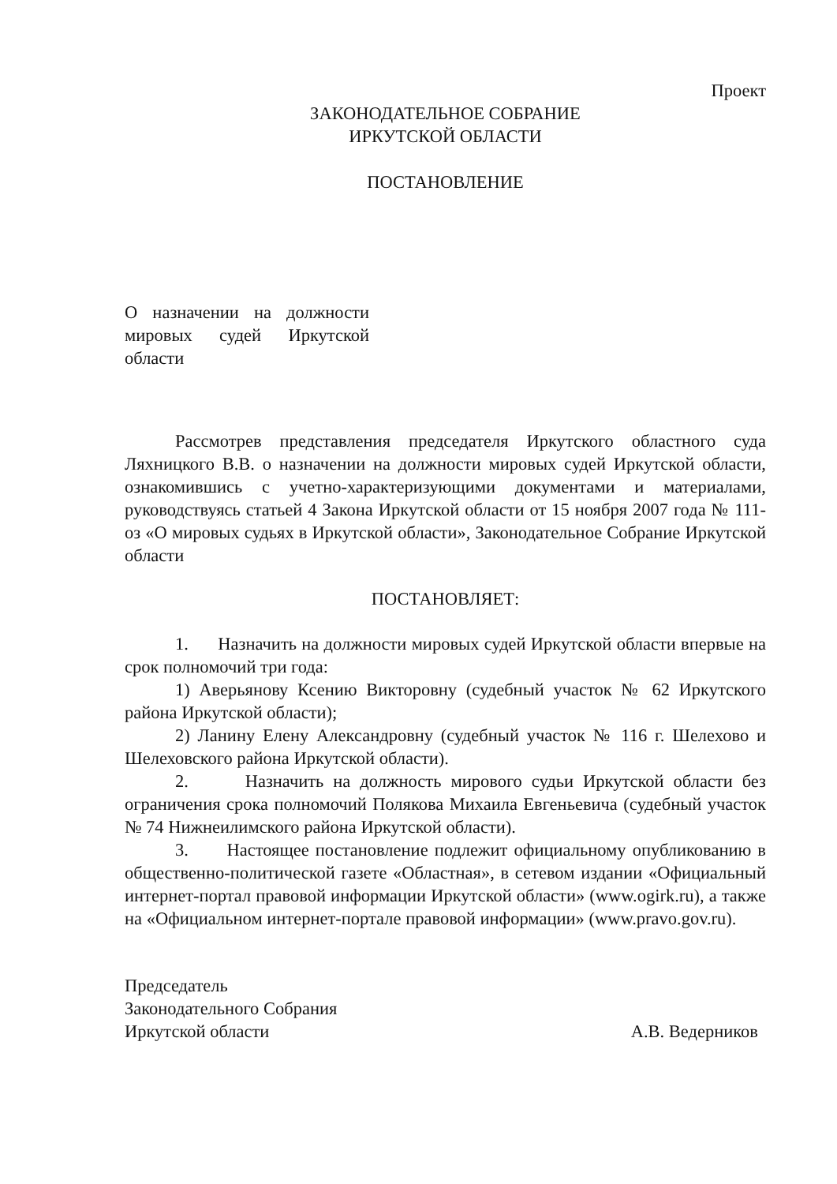Проект
ЗАКОНОДАТЕЛЬНОЕ СОБРАНИЕ
ИРКУТСКОЙ ОБЛАСТИ
ПОСТАНОВЛЕНИЕ
О назначении на должности мировых судей Иркутской области
Рассмотрев представления председателя Иркутского областного суда Ляхницкого В.В. о назначении на должности мировых судей Иркутской области, ознакомившись с учетно-характеризующими документами и материалами, руководствуясь статьей 4 Закона Иркутской области от 15 ноября 2007 года № 111-оз «О мировых судьях в Иркутской области», Законодательное Собрание Иркутской области
ПОСТАНОВЛЯЕТ:
1. Назначить на должности мировых судей Иркутской области впервые на срок полномочий три года:
1) Аверьянову Ксению Викторовну (судебный участок № 62 Иркутского района Иркутской области);
2) Ланину Елену Александровну (судебный участок № 116 г. Шелехово и Шелеховского района Иркутской области).
2. Назначить на должность мирового судьи Иркутской области без ограничения срока полномочий Полякова Михаила Евгеньевича (судебный участок № 74 Нижнеилимского района Иркутской области).
3. Настоящее постановление подлежит официальному опубликованию в общественно-политической газете «Областная», в сетевом издании «Официальный интернет-портал правовой информации Иркутской области» (www.ogirk.ru), а также на «Официальном интернет-портале правовой информации» (www.pravo.gov.ru).
Председатель
Законодательного Собрания
Иркутской области
А.В. Ведерников